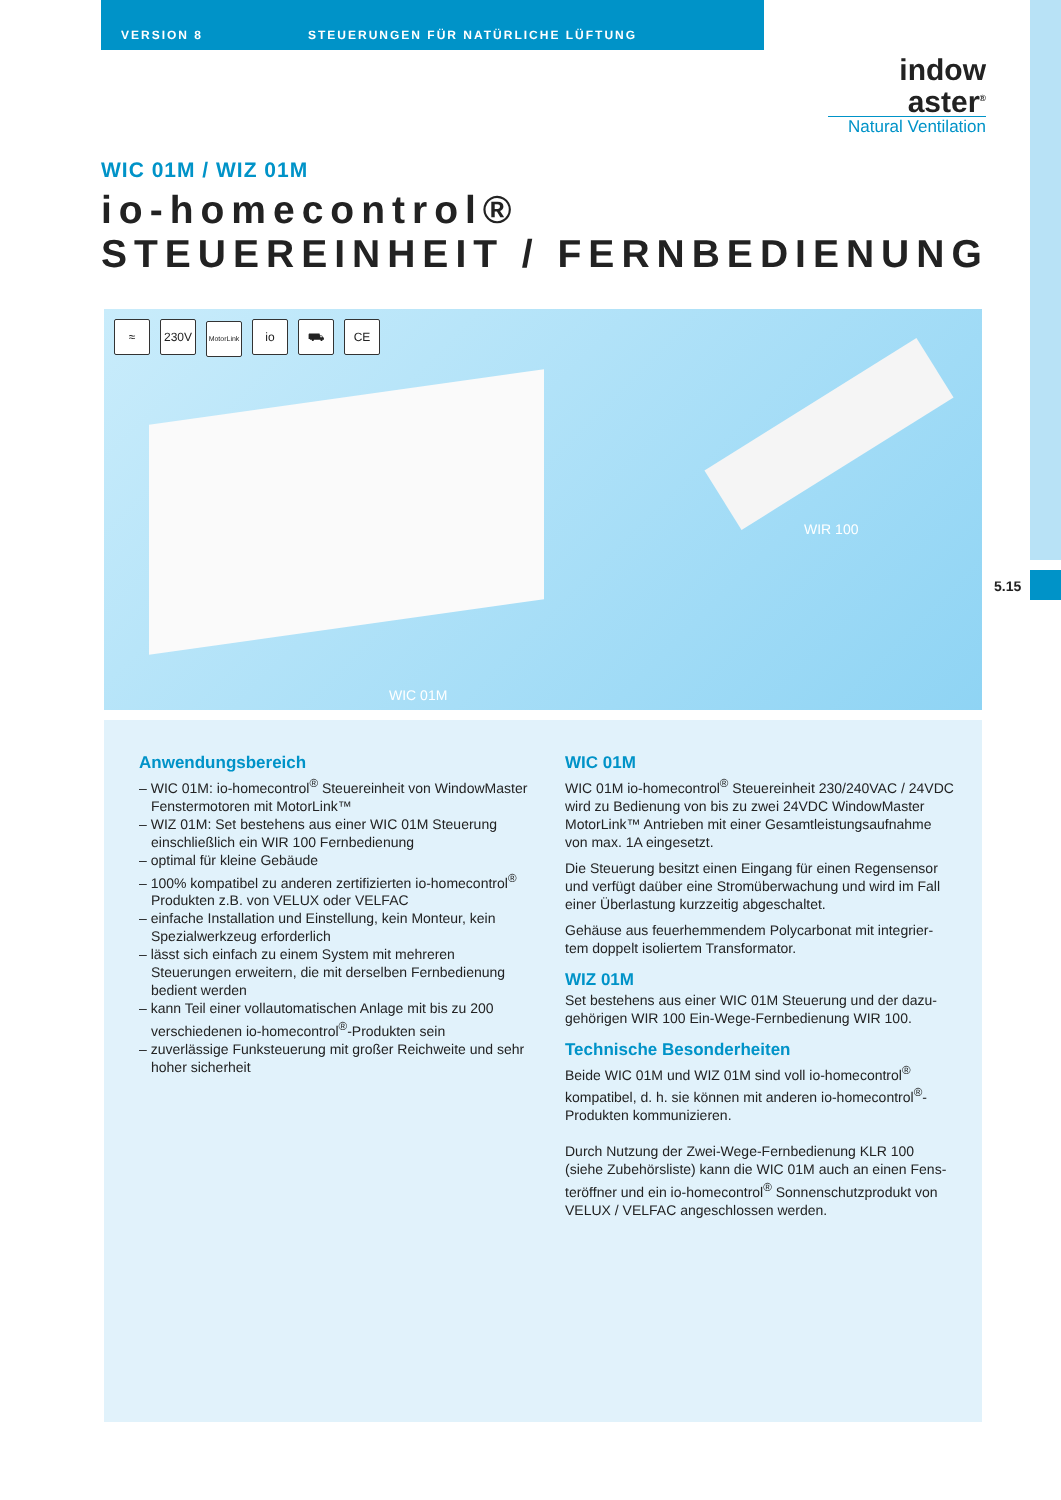VERSION 8 STEUERUNGEN FÜR NATÜRLICHE LÜFTUNG
5.15
indow
aster<sup>®</sup>
Natural Ventilation
WIC 01M / WIZ 01M
io-homecontrol®
STEUEREINHEIT / FERNBEDIENUNG
≈ 230V MotorLink io ⛟ CE
WIR 100
WIC 01M
Anwendungsbereich
– WIC 01M: io-homecontrol<sup>®</sup> Steuereinheit von WindowMaster Fenstermotoren mit MotorLink™
– WIZ 01M: Set bestehens aus einer WIC 01M Steuerung einschließlich ein WIR 100 Fernbedienung
– optimal für kleine Gebäude
– 100% kompatibel zu anderen zertifizierten io-homecontrol<sup>®</sup> Produkten z.B. von VELUX oder VELFAC
– einfache Installation und Einstellung, kein Monteur, kein Spezialwerkzeug erforderlich
– lässt sich einfach zu einem System mit mehreren Steuerungen erweitern, die mit derselben Fernbedienung bedient werden
– kann Teil einer vollautomatischen Anlage mit bis zu 200 verschiedenen io-homecontrol<sup>®</sup>-Produkten sein
– zuverlässige Funksteuerung mit großer Reichweite und sehr hoher sicherheit
WIC 01M
WIC 01M io-homecontrol<sup>®</sup> Steuereinheit 230/240VAC / 24VDC wird zu Bedienung von bis zu zwei 24VDC WindowMaster MotorLink™ Antrieben mit einer Gesamtleistungsaufnahme von max. 1A eingesetzt.
Die Steuerung besitzt einen Eingang für einen Regensensor und verfügt daüber eine Stromüberwachung und wird im Fall einer Überlastung kurzzeitig abgeschaltet.
Gehäuse aus feuerhemmendem Polycarbonat mit integrier-tem doppelt isoliertem Transformator.
WIZ 01M
Set bestehens aus einer WIC 01M Steuerung und der dazu-gehörigen WIR 100 Ein-Wege-Fernbedienung WIR 100.
Technische Besonderheiten
Beide WIC 01M und WIZ 01M sind voll io-homecontrol<sup>®</sup> kompatibel, d. h. sie können mit anderen io-homecontrol<sup>®</sup>-Produkten kommunizieren.
Durch Nutzung der Zwei-Wege-Fernbedienung KLR 100 (siehe Zubehörsliste) kann die WIC 01M auch an einen Fens-teröffner und ein io-homecontrol<sup>®</sup> Sonnenschutzprodukt von VELUX / VELFAC angeschlossen werden.